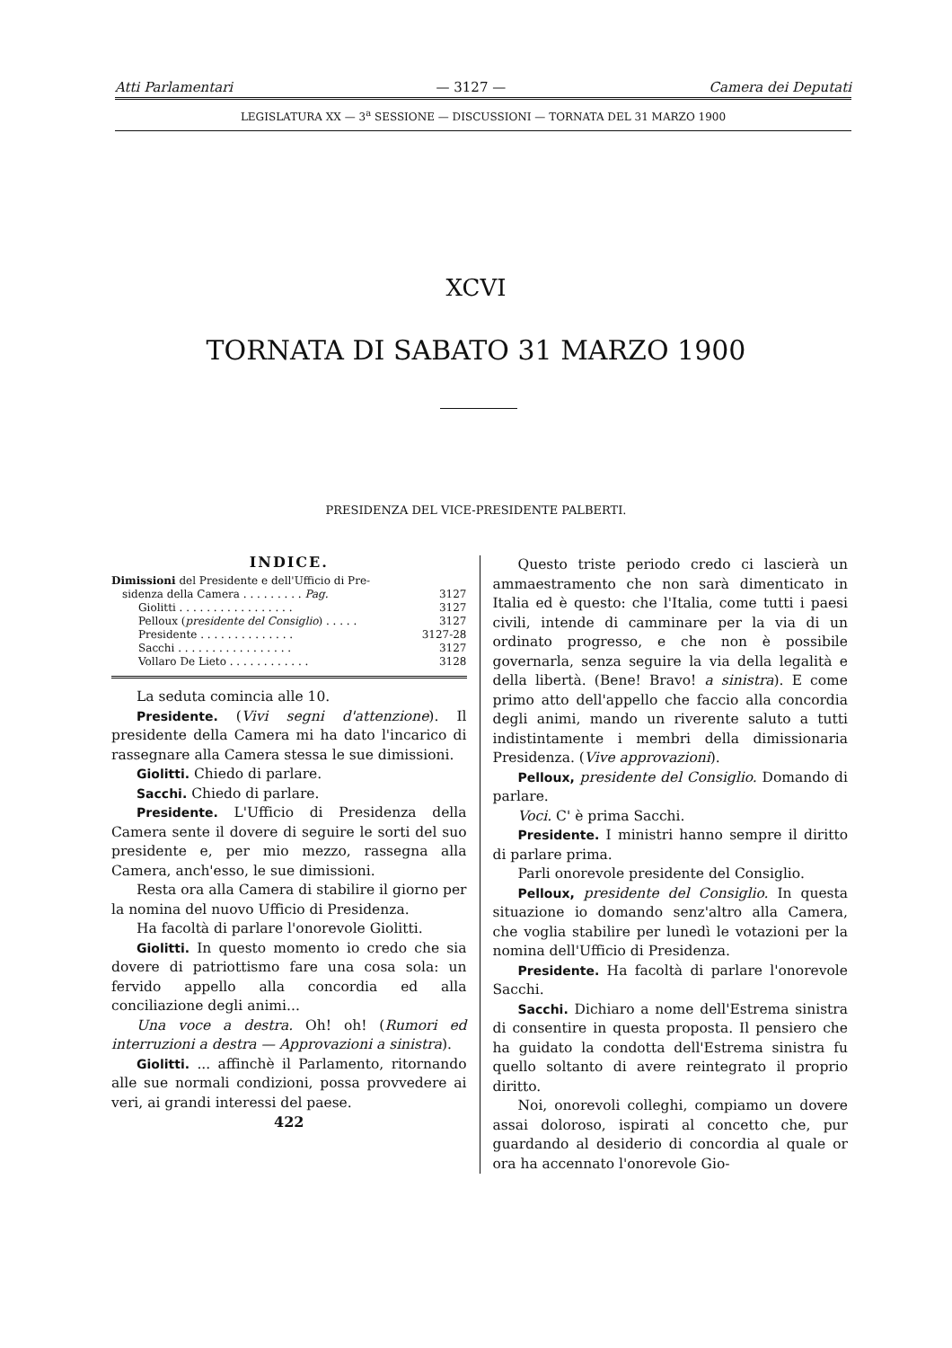Atti Parlamentari — 3127 — Camera dei Deputati
LEGISLATURA XX — 3<sup>a</sup> SESSIONE — DISCUSSIONI — TORNATA DEL 31 MARZO 1900
XCVI
TORNATA DI SABATO 31 MARZO 1900
PRESIDENZA DEL VICE-PRESIDENTE PALBERTI.
INDICE.
Dimissioni del Presidente e dell'Ufficio di Pre-
sidenza della Camera . . . . . . . . . Pag. 3127
Giolitti . . . . . . . . . . . . . . . . . 3127
Pelloux (presidente del Consiglio) . . . . . 3127
Presidente . . . . . . . . . . . . . . 3127-28
Sacchi . . . . . . . . . . . . . . . . . 3127
Vollaro De Lieto . . . . . . . . . . . . 3128
La seduta comincia alle 10.
Presidente. (Vivi segni d'attenzione). Il presidente della Camera mi ha dato l'incarico di rassegnare alla Camera stessa le sue dimissioni.
Giolitti. Chiedo di parlare.
Sacchi. Chiedo di parlare.
Presidente. L'Ufficio di Presidenza della Camera sente il dovere di seguire le sorti del suo presidente e, per mio mezzo, rassegna alla Camera, anch'esso, le sue dimissioni.
Resta ora alla Camera di stabilire il giorno per la nomina del nuovo Ufficio di Presidenza.
Ha facoltà di parlare l'onorevole Giolitti.
Giolitti. In questo momento io credo che sia dovere di patriottismo fare una cosa sola: un fervido appello alla concordia ed alla conciliazione degli animi...
Una voce a destra. Oh! oh! (Rumori ed interruzioni a destra — Approvazioni a sinistra).
Giolitti. ... affinchè il Parlamento, ritornando alle sue normali condizioni, possa provvedere ai veri, ai grandi interessi del paese.
422
Questo triste periodo credo ci lascierà un ammaestramento che non sarà dimenticato in Italia ed è questo: che l'Italia, come tutti i paesi civili, intende di camminare per la via di un ordinato progresso, e che non è possibile governarla, senza seguire la via della legalità e della libertà. (Bene! Bravo! a sinistra). E come primo atto dell'appello che faccio alla concordia degli animi, mando un riverente saluto a tutti indistintamente i membri della dimissionaria Presidenza. (Vive approvazioni).
Pelloux, presidente del Consiglio. Domando di parlare.
Voci. C' è prima Sacchi.
Presidente. I ministri hanno sempre il diritto di parlare prima.
Parli onorevole presidente del Consiglio.
Pelloux, presidente del Consiglio. In questa situazione io domando senz'altro alla Camera, che voglia stabilire per lunedì le votazioni per la nomina dell'Ufficio di Presidenza.
Presidente. Ha facoltà di parlare l'onorevole Sacchi.
Sacchi. Dichiaro a nome dell'Estrema sinistra di consentire in questa proposta. Il pensiero che ha guidato la condotta dell'Estrema sinistra fu quello soltanto di avere reintegrato il proprio diritto.
Noi, onorevoli colleghi, compiamo un dovere assai doloroso, ispirati al concetto che, pur guardando al desiderio di concordia al quale or ora ha accennato l'onorevole Gio-